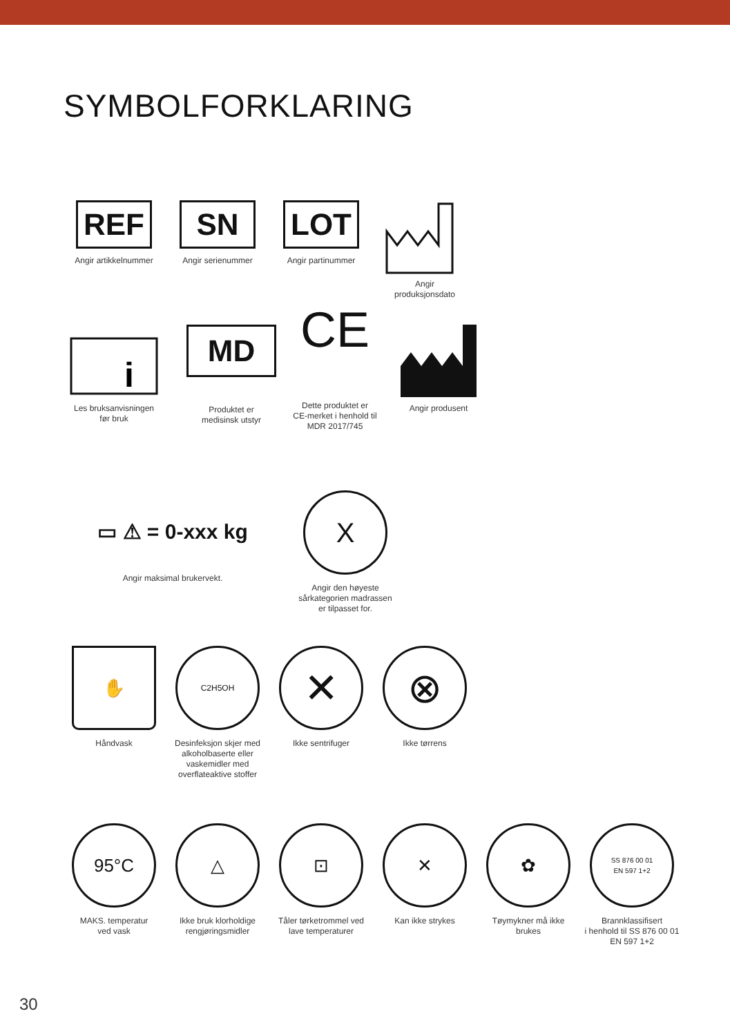SYMBOLFORKLARING
REF
Angir artikkelnummer
SN
Angir serienummer
LOT
Angir partinummer
Angir
produksjonsdato
i
Les bruksanvisningen
før bruk
MD
Produktet er
medisinsk utstyr
CE
Dette produktet er
CE-merket i henhold til
MDR 2017/745
Angir produsent
▭ ⚠ = 0-xxx kg
Angir maksimal brukervekt.
X
Angir den høyeste
sårkategorien madrassen
er tilpasset for.
✋
Håndvask
C2H5OH
Desinfeksjon skjer med
alkoholbaserte eller
vaskemidler med
overflateaktive stoffer
✕
Ikke sentrifuger
⊗
Ikke tørrens
95°C
MAKS. temperatur
ved vask
△
Ikke bruk klorholdige
rengjøringsmidler
⊡
Tåler tørketrommel ved
lave temperaturer
✕
Kan ikke strykes
✿
Tøymykner må ikke
brukes
SS 876 00 01
EN 597 1+2
Brannklassifisert
i henhold til SS 876 00 01
EN 597 1+2
30